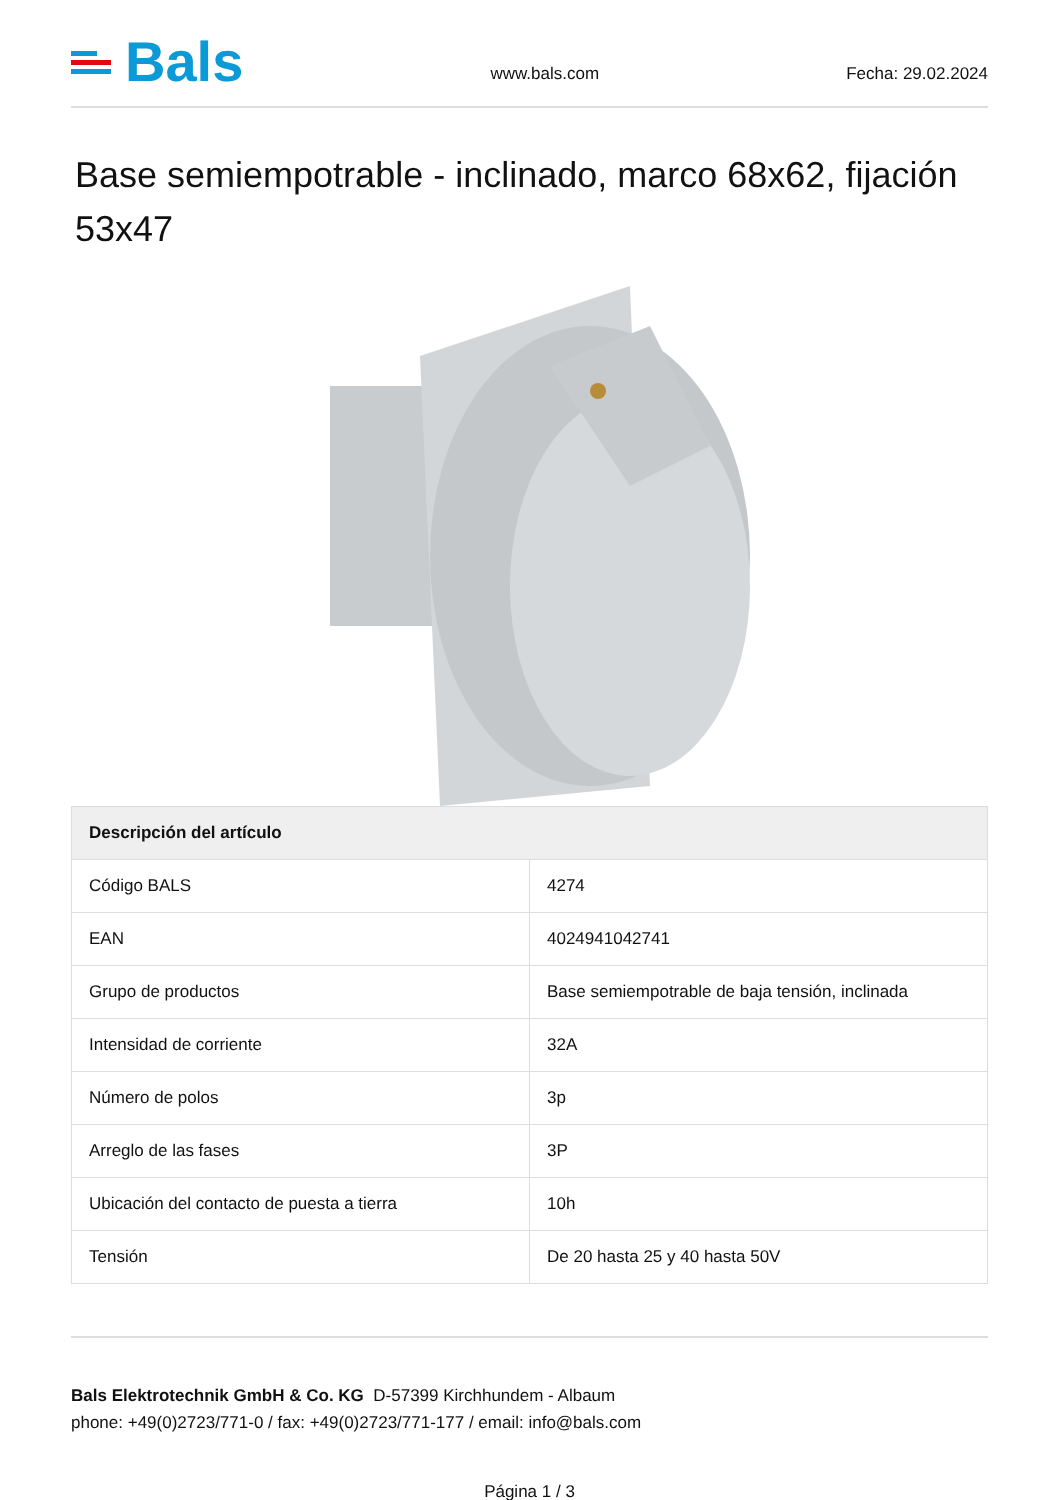Bals
www.bals.com
Fecha: 29.02.2024
Base semiempotrable - inclinado, marco 68x62, fijación 53x47
| Descripción del artículo | |
| --- | --- |
| Código BALS | 4274 |
| EAN | 4024941042741 |
| Grupo de productos | Base semiempotrable de baja tensión, inclinada |
| Intensidad de corriente | 32A |
| Número de polos | 3p |
| Arreglo de las fases | 3P |
| Ubicación del contacto de puesta a tierra | 10h |
| Tensión | De 20 hasta 25 y 40 hasta 50V |
Bals Elektrotechnik GmbH & Co. KG D-57399 Kirchhundem - Albaum
phone: +49(0)2723/771-0 / fax: +49(0)2723/771-177 / email: info@bals.com
Página 1 / 3